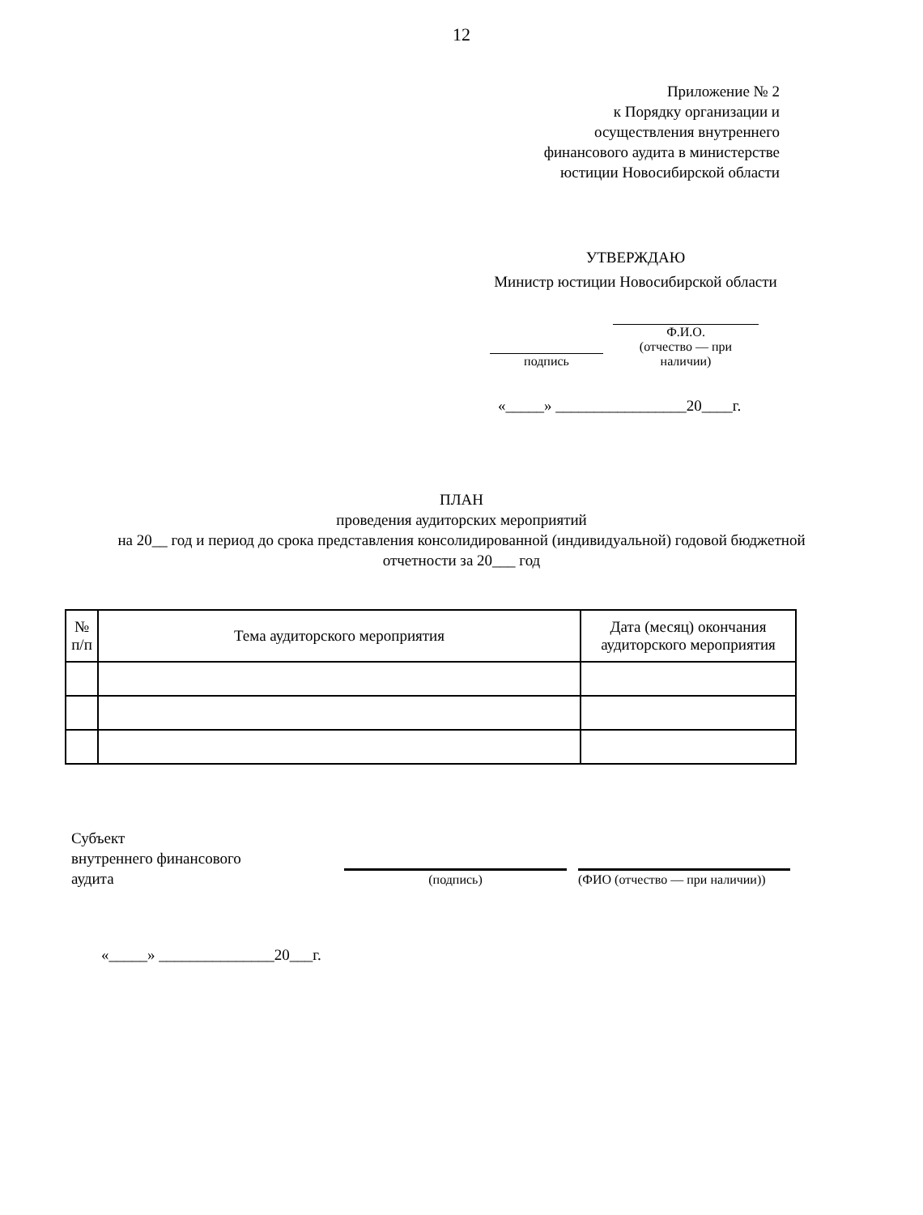12
Приложение № 2
к Порядку организации и
осуществления внутреннего
финансового аудита в министерстве
юстиции Новосибирской области
УТВЕРЖДАЮ
Министр юстиции Новосибирской области
подпись Ф.И.О.
(отчество — при наличии)
«_____» _________________20____г.
ПЛАН
проведения аудиторских мероприятий
на 20__ год и период до срока представления консолидированной (индивидуальной) годовой бюджетной отчетности за 20___ год
| № п/п | Тема аудиторского мероприятия | Дата (месяц) окончания аудиторского мероприятия |
| --- | --- | --- |
Субъект
внутреннего финансового
аудита
(подпись)
(ФИО (отчество — при наличии))
«_____» _______________20___г.